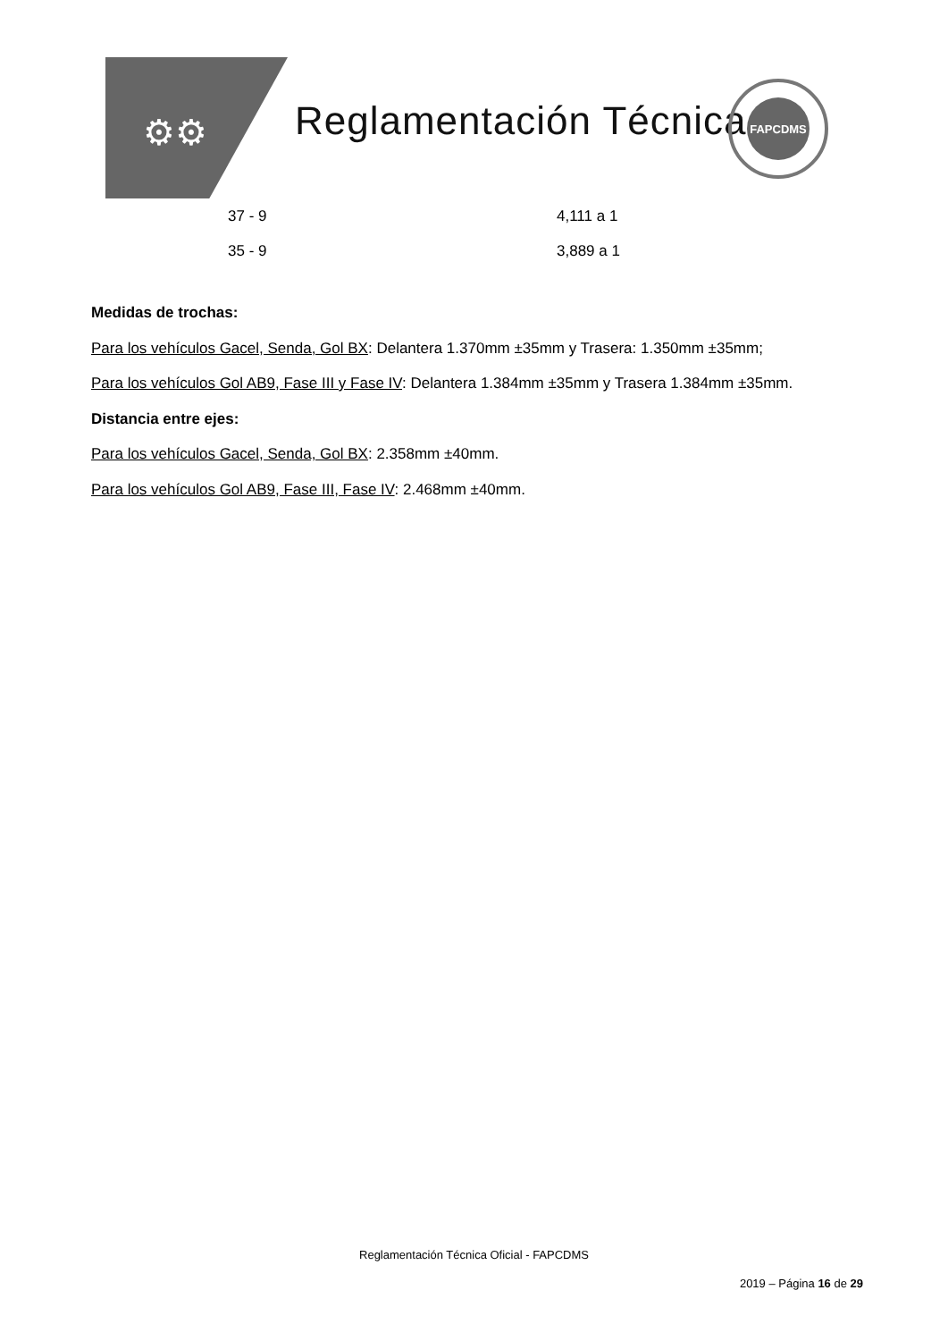⚙⚙ Reglamentación Técnica
FAPCDMS
| 37 - 9 | 4,111 a 1 |
| 35 - 9 | 3,889 a 1 |
Medidas de trochas:
Para los vehículos Gacel, Senda, Gol BX: Delantera 1.370mm ±35mm y Trasera: 1.350mm ±35mm;
Para los vehículos Gol AB9, Fase III y Fase IV: Delantera 1.384mm ±35mm y Trasera 1.384mm ±35mm.
Distancia entre ejes:
Para los vehículos Gacel, Senda, Gol BX: 2.358mm ±40mm.
Para los vehículos Gol AB9, Fase III, Fase IV: 2.468mm ±40mm.
Reglamentación Técnica Oficial - FAPCDMS
2019 – Página 16 de 29